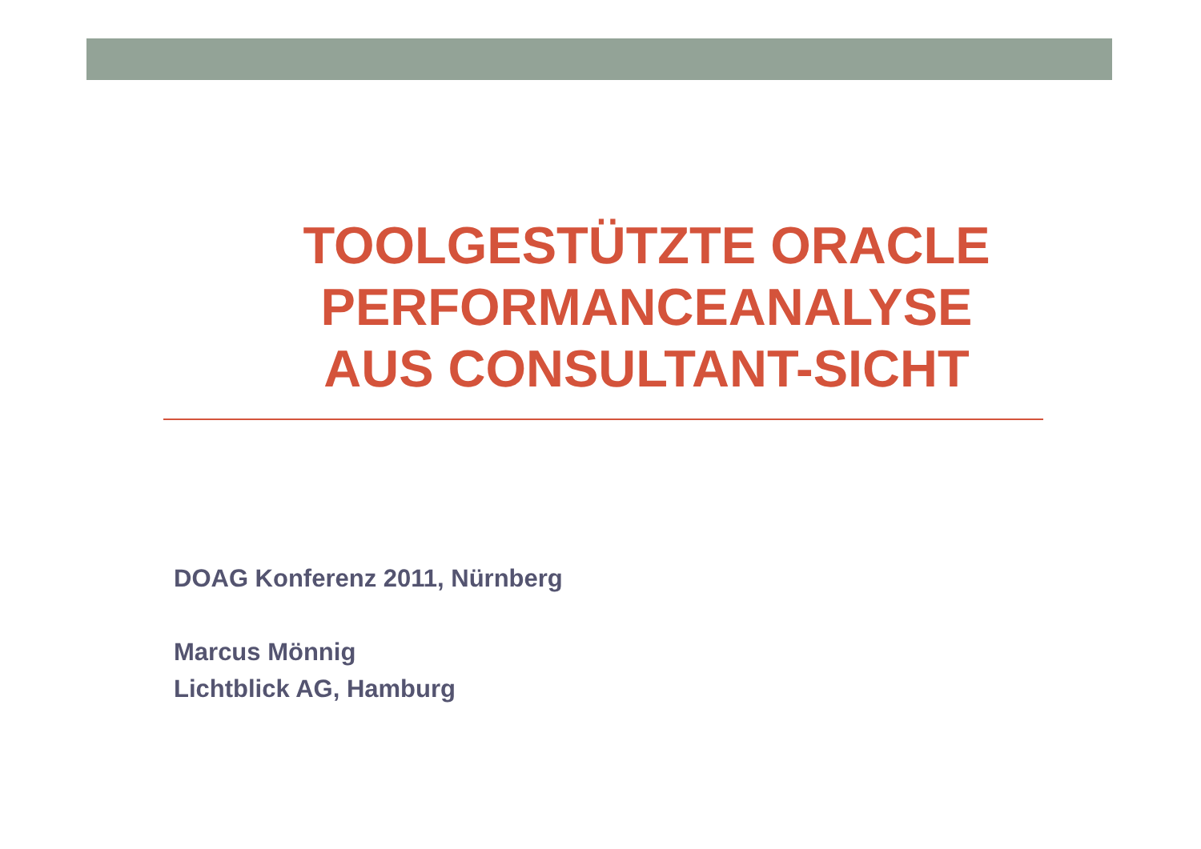TOOLGESTÜTZTE ORACLE
PERFORMANCEANALYSE
AUS CONSULTANT-SICHT
DOAG Konferenz 2011, Nürnberg
Marcus Mönnig
Lichtblick AG, Hamburg